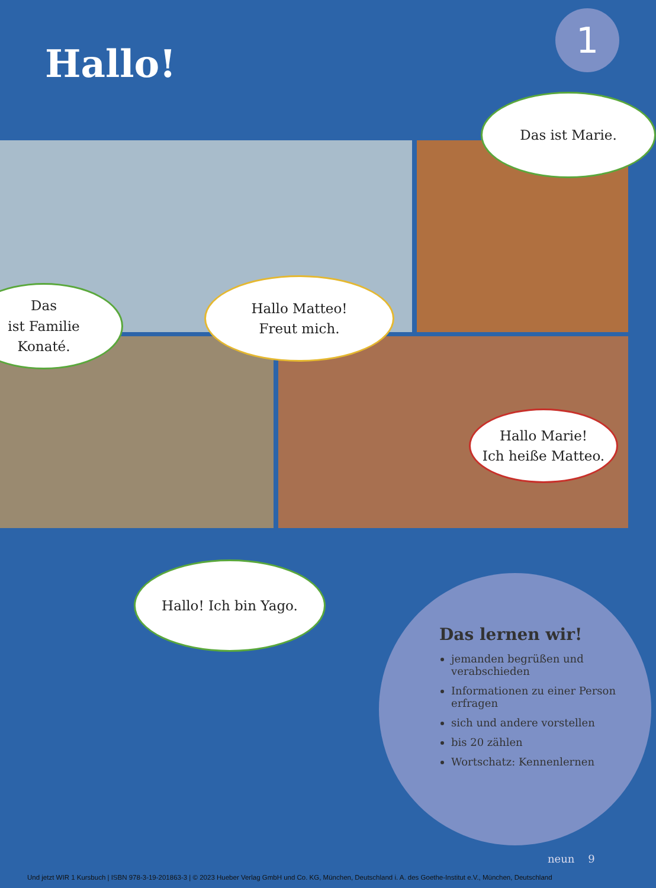Hallo!
1
Das ist Marie.
Das
ist Familie
Konaté.
Hallo Matteo!
Freut mich.
Hallo Marie!
Ich heiße Matteo.
Hallo! Ich bin Yago.
Das lernen wir!
jemanden begrüßen und verabschieden
Informationen zu einer Person erfragen
sich und andere vorstellen
bis 20 zählen
Wortschatz: Kennenlernen
neun 9
Und jetzt WIR 1 Kursbuch | ISBN 978-3-19-201863-3 | © 2023 Hueber Verlag GmbH und Co. KG, München, Deutschland i. A. des Goethe-Institut e.V., München, Deutschland